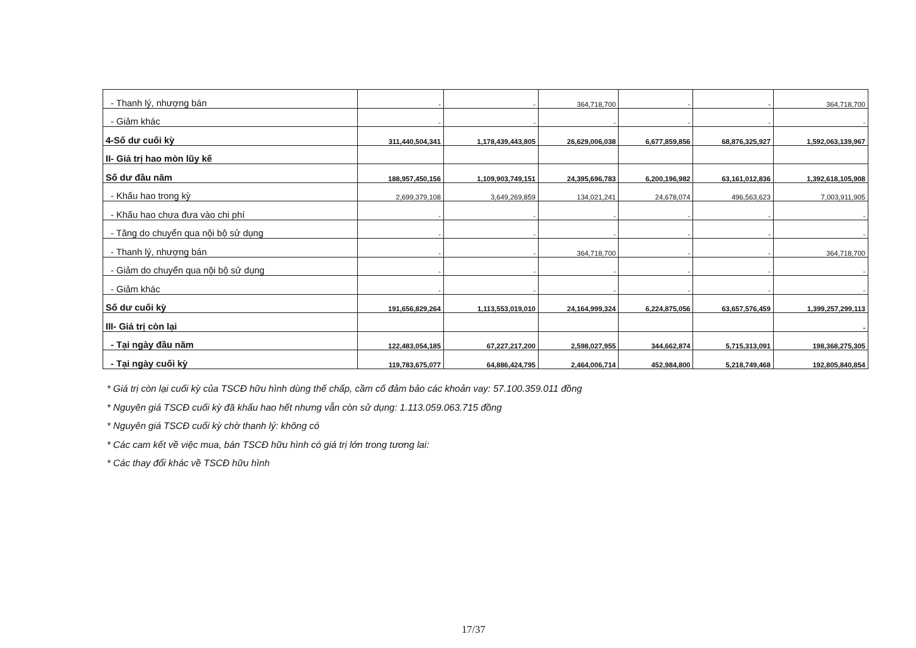| - Thanh lý, nhượng bán | - | - | 364,718,700 | - | - | 364,718,700 |
| - Giảm khác | - | - | - | - | - | - |
| 4-Số dư cuối kỳ | 311,440,504,341 | 1,178,439,443,805 | 26,629,006,038 | 6,677,859,856 | 68,876,325,927 | 1,592,063,139,967 |
| II- Giá trị hao mòn lũy kế | | | | | | |
| Số dư đầu năm | 188,957,450,156 | 1,109,903,749,151 | 24,395,696,783 | 6,200,196,982 | 63,161,012,836 | 1,392,618,105,908 |
| - Khấu hao trong kỳ | 2,699,379,108 | 3,649,269,859 | 134,021,241 | 24,678,074 | 496,563,623 | 7,003,911,905 |
| - Khấu hao chưa đưa vào chi phí | - | - | - | - | - | - |
| - Tăng do chuyển qua nội bộ sử dụng | - | - | - | - | - | - |
| - Thanh lý, nhượng bán | - | - | 364,718,700 | - | - | 364,718,700 |
| - Giảm do chuyển qua nội bộ sử dụng | - | - | - | - | - | - |
| - Giảm khác | - | - | - | - | - | - |
| Số dư cuối kỳ | 191,656,829,264 | 1,113,553,019,010 | 24,164,999,324 | 6,224,875,056 | 63,657,576,459 | 1,399,257,299,113 |
| III- Giá trị còn lại | | | | | | - |
| - Tại ngày đầu năm | 122,483,054,185 | 67,227,217,200 | 2,598,027,955 | 344,662,874 | 5,715,313,091 | 198,368,275,305 |
| - Tại ngày cuối kỳ | 119,783,675,077 | 64,886,424,795 | 2,464,006,714 | 452,984,800 | 5,218,749,468 | 192,805,840,854 |
* Giá trị còn lại cuối kỳ của TSCĐ hữu hình dùng thế chấp, cầm cố đảm bảo các khoản vay: 57.100.359.011 đồng
* Nguyên giá TSCĐ cuối kỳ đã khấu hao hết nhưng vẫn còn sử dụng: 1.113.059.063.715 đồng
* Nguyên giá TSCĐ cuối kỳ chờ thanh lý: không có
* Các cam kết về việc mua, bán TSCĐ hữu hình có giá trị lớn trong tương lai:
* Các thay đổi khác về TSCĐ hữu hình
17/37